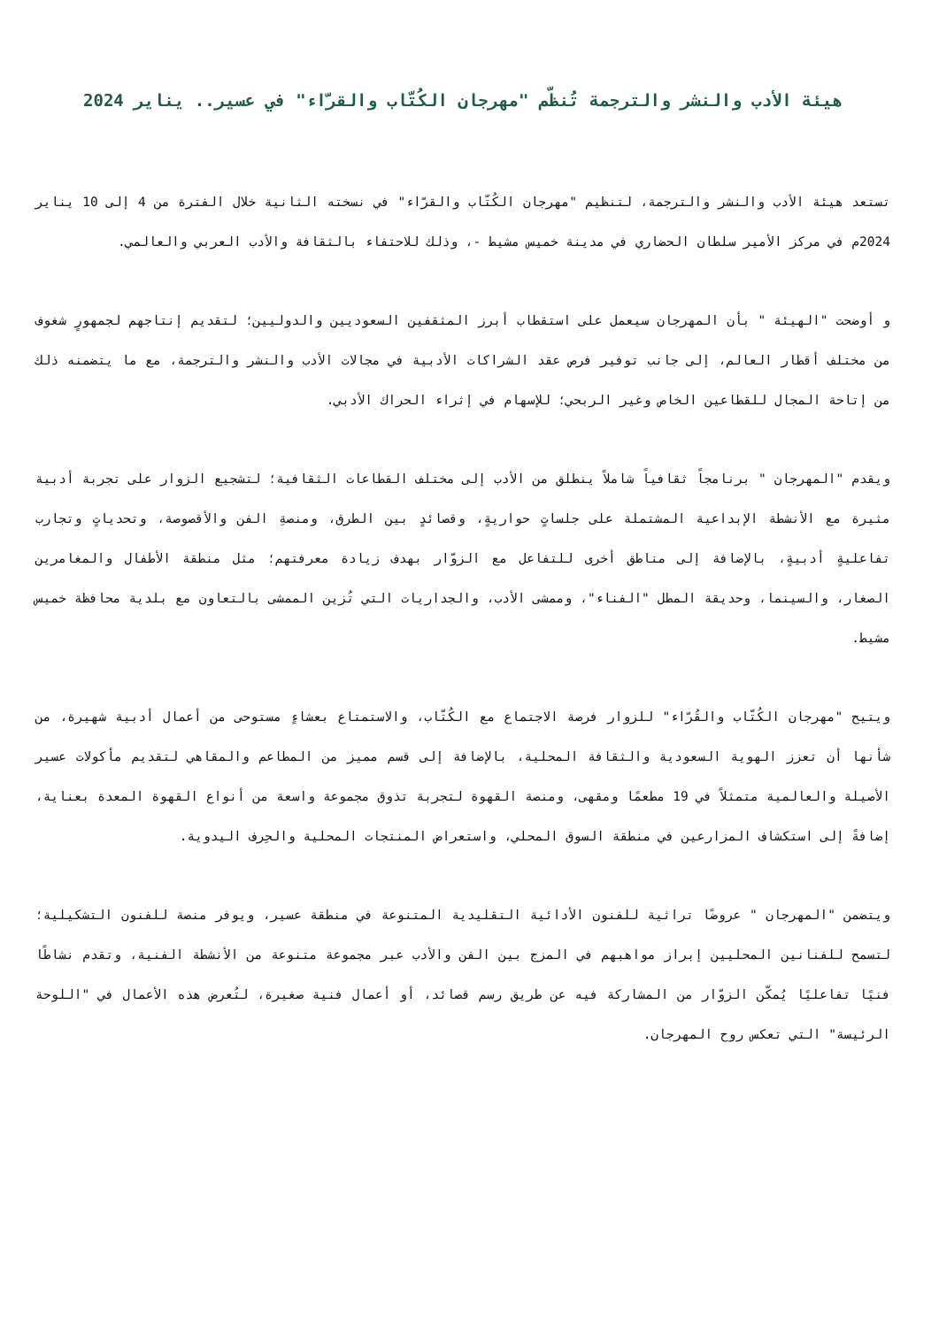هيئة الأدب والنشر والترجمة تُنظّم "مهرجان الكُتّاب والقرّاء" في عسير.. يناير 2024
تستعد هيئة الأدب والنشر والترجمة، لتنظيم "مهرجان الكُتّاب والقرّاء" في نسخته الثانية خلال الفترة من 4 إلى 10 يناير 2024م في مركز الأمير سلطان الحضاري في مدينة خميس مشيط -، وذلك للاحتفاء بالثقافة والأدب العربي والعالمي.
و أوضحت "الهيئة " بأن المهرجان سيعمل على استقطاب أبرز المثقفين السعوديين والدوليين؛ لتقديم إنتاجهم لجمهورٍ شغوف من مختلف أقطار العالم، إلى جانب توفير فرص عقد الشراكات الأدبية في مجالات الأدب والنشر والترجمة، مع ما يتضمنه ذلك من إتاحة المجال للقطاعين الخاص وغير الربحي؛ للإسهام في إثراء الحراك الأدبي.
ويقدم "المهرجان " برنامجاً ثقافياً شاملاً ينطلق من الأدب إلى مختلف القطاعات الثقافية؛ لتشجيع الزوار على تجربة أدبية مثيرة مع الأنشطة الإبداعية المشتملة على جلساتٍ حواريةٍ، وقصائدٍ بين الطرق، ومنصةِ الفن والأقصوصة، وتحدياتٍ وتجارب تفاعليةٍ أدبيةٍ، بالإضافة إلى مناطق أخرى للتفاعل مع الزوّار بهدف زيادة معرفتهم؛ مثل منطقة الأطفال والمغامرين الصغار، والسينما، وحديقة المطل "الفناء"، وممشى الأدب، والجداريات التي تُزين الممشى بالتعاون مع بلدية محافظة خميس مشيط.
ويتيح "مهرجان الكُتّاب والقُرّاء" للزوار فرصة الاجتماع مع الكُتّاب، والاستمتاع بعشاءٍ مستوحى من أعمال أدبية شهيرة، من شأنها أن تعزز الهوية السعودية والثقافة المحلية، بالإضافة إلى قسم مميز من المطاعم والمقاهي لتقديم مأكولات عسير الأصيلة والعالمية متمثلاً في 19 مطعمًا ومقهى، ومنصة القهوة لتجربة تذوق مجموعة واسعة من أنواع القهوة المعدة بعناية، إضافةً إلى استكشاف المزارعين في منطقة السوق المحلي، واستعراض المنتجات المحلية والحِرف اليدوية.
ويتضمن "المهرجان " عروضًا تراثية للفنون الأدائية التقليدية المتنوعة في منطقة عسير، ويوفر منصة للفنون التشكيلية؛ لتسمح للفنانين المحليين إبراز مواهبهم في المزج بين الفن والأدب عبر مجموعة متنوعة من الأنشطة الفنية، وتقدم نشاطًا فنيًا تفاعليًا يُمكّن الزوّار من المشاركة فيه عن طريق رسم قصائد، أو أعمال فنية صغيرة، لتُعرض هذه الأعمال في "اللوحة الرئيسة" التي تعكس روح المهرجان.